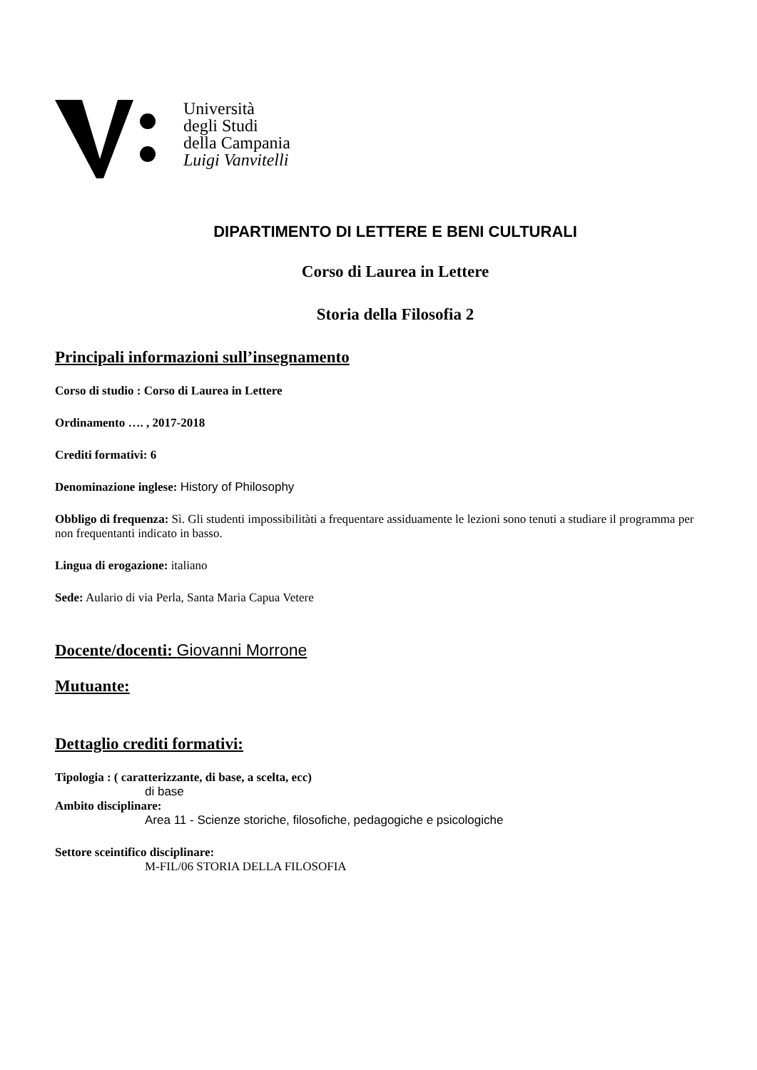Università
degli Studi
della Campania
Luigi Vanvitelli
DIPARTIMENTO DI LETTERE E BENI CULTURALI
Corso di Laurea in Lettere
Storia della Filosofia 2
Principali informazioni sull’insegnamento
Corso di studio : Corso di Laurea in Lettere
Ordinamento …. , 2017-2018
Crediti formativi: 6
Denominazione inglese: History of Philosophy
Obbligo di frequenza: Sì. Gli studenti impossibilitàti a frequentare assiduamente le lezioni sono tenuti a studiare il programma per non frequentanti indicato in basso.
Lingua di erogazione: italiano
Sede: Aulario di via Perla, Santa Maria Capua Vetere
Docente/docenti: Giovanni Morrone
Mutuante:
Dettaglio crediti formativi:
Tipologia : ( caratterizzante, di base, a scelta, ecc)
di base
Ambito disciplinare:
Area 11 - Scienze storiche, filosofiche, pedagogiche e psicologiche
Settore sceintifico disciplinare:
M-FIL/06 STORIA DELLA FILOSOFIA